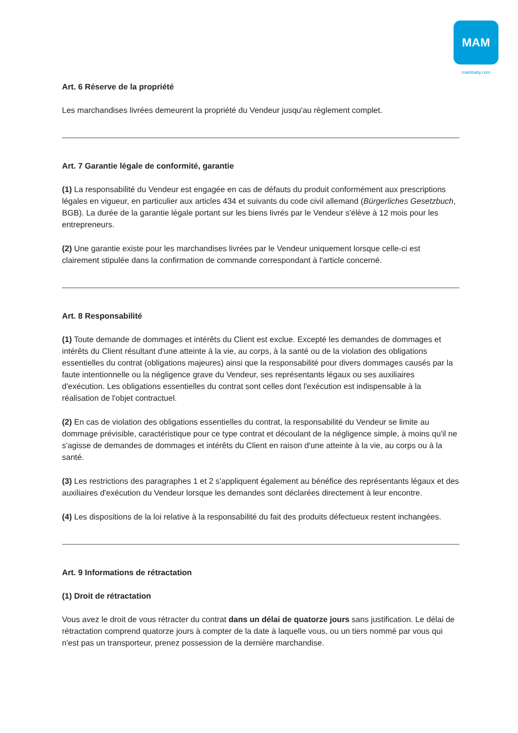MAM
mambaby.com
Art. 6 Réserve de la propriété
Les marchandises livrées demeurent la propriété du Vendeur jusqu'au règlement complet.
Art. 7 Garantie légale de conformité, garantie
(1) La responsabilité du Vendeur est engagée en cas de défauts du produit conformément aux prescriptions légales en vigueur, en particulier aux articles 434 et suivants du code civil allemand (Bürgerliches Gesetzbuch, BGB). La durée de la garantie légale portant sur les biens livrés par le Vendeur s'élève à 12 mois pour les entrepreneurs.
(2) Une garantie existe pour les marchandises livrées par le Vendeur uniquement lorsque celle-ci est clairement stipulée dans la confirmation de commande correspondant à l'article concerné.
Art. 8 Responsabilité
(1) Toute demande de dommages et intérêts du Client est exclue. Excepté les demandes de dommages et intérêts du Client résultant d'une atteinte à la vie, au corps, à la santé ou de la violation des obligations essentielles du contrat (obligations majeures) ainsi que la responsabilité pour divers dommages causés par la faute intentionnelle ou la négligence grave du Vendeur, ses représentants légaux ou ses auxiliaires d'exécution. Les obligations essentielles du contrat sont celles dont l'exécution est indispensable à la réalisation de l'objet contractuel.
(2) En cas de violation des obligations essentielles du contrat, la responsabilité du Vendeur se limite au dommage prévisible, caractéristique pour ce type contrat et découlant de la négligence simple, à moins qu'il ne s'agisse de demandes de dommages et intérêts du Client en raison d'une atteinte à la vie, au corps ou à la santé.
(3) Les restrictions des paragraphes 1 et 2 s'appliquent également au bénéfice des représentants légaux et des auxiliaires d'exécution du Vendeur lorsque les demandes sont déclarées directement à leur encontre.
(4) Les dispositions de la loi relative à la responsabilité du fait des produits défectueux restent inchangées.
Art. 9 Informations de rétractation
(1) Droit de rétractation
Vous avez le droit de vous rétracter du contrat dans un délai de quatorze jours sans justification. Le délai de rétractation comprend quatorze jours à compter de la date à laquelle vous, ou un tiers nommé par vous qui n'est pas un transporteur, prenez possession de la dernière marchandise.